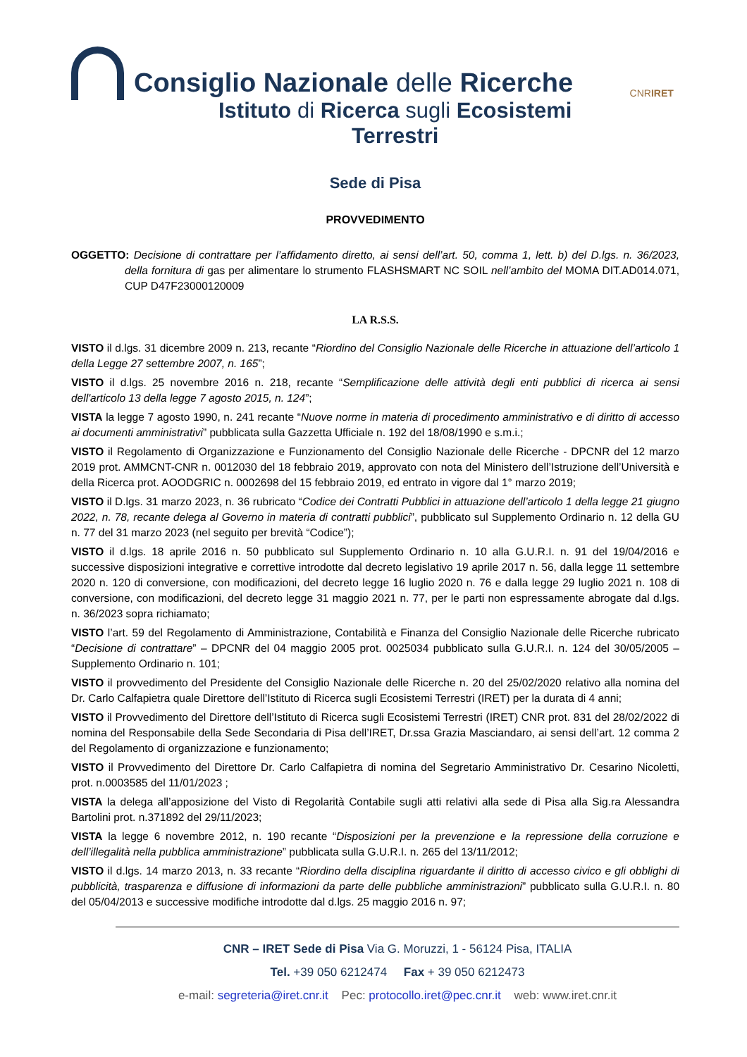Consiglio Nazionale delle Ricerche
Istituto di Ricerca sugli Ecosistemi Terrestri
CNR IRET
Sede di Pisa
PROVVEDIMENTO
OGGETTO: Decisione di contrattare per l’affidamento diretto, ai sensi dell’art. 50, comma 1, lett. b) del D.lgs. n. 36/2023, della fornitura di gas per alimentare lo strumento FLASHSMART NC SOIL nell’ambito del MOMA DIT.AD014.071, CUP D47F23000120009
LA R.S.S.
VISTO il d.lgs. 31 dicembre 2009 n. 213, recante “Riordino del Consiglio Nazionale delle Ricerche in attuazione dell’articolo 1 della Legge 27 settembre 2007, n. 165”;
VISTO il d.lgs. 25 novembre 2016 n. 218, recante “Semplificazione delle attività degli enti pubblici di ricerca ai sensi dell'articolo 13 della legge 7 agosto 2015, n. 124”;
VISTA la legge 7 agosto 1990, n. 241 recante “Nuove norme in materia di procedimento amministrativo e di diritto di accesso ai documenti amministrativi” pubblicata sulla Gazzetta Ufficiale n. 192 del 18/08/1990 e s.m.i.;
VISTO il Regolamento di Organizzazione e Funzionamento del Consiglio Nazionale delle Ricerche - DPCNR del 12 marzo 2019 prot. AMMCNT-CNR n. 0012030 del 18 febbraio 2019, approvato con nota del Ministero dell’Istruzione dell’Università e della Ricerca prot. AOODGRIC n. 0002698 del 15 febbraio 2019, ed entrato in vigore dal 1° marzo 2019;
VISTO il D.lgs. 31 marzo 2023, n. 36 rubricato “Codice dei Contratti Pubblici in attuazione dell’articolo 1 della legge 21 giugno 2022, n. 78, recante delega al Governo in materia di contratti pubblici”, pubblicato sul Supplemento Ordinario n. 12 della GU n. 77 del 31 marzo 2023 (nel seguito per brevità “Codice”);
VISTO il d.lgs. 18 aprile 2016 n. 50 pubblicato sul Supplemento Ordinario n. 10 alla G.U.R.I. n. 91 del 19/04/2016 e successive disposizioni integrative e correttive introdotte dal decreto legislativo 19 aprile 2017 n. 56, dalla legge 11 settembre 2020 n. 120 di conversione, con modificazioni, del decreto legge 16 luglio 2020 n. 76 e dalla legge 29 luglio 2021 n. 108 di conversione, con modificazioni, del decreto legge 31 maggio 2021 n. 77, per le parti non espressamente abrogate dal d.lgs. n. 36/2023 sopra richiamato;
VISTO l’art. 59 del Regolamento di Amministrazione, Contabilità e Finanza del Consiglio Nazionale delle Ricerche rubricato “Decisione di contrattare” – DPCNR del 04 maggio 2005 prot. 0025034 pubblicato sulla G.U.R.I. n. 124 del 30/05/2005 – Supplemento Ordinario n. 101;
VISTO il provvedimento del Presidente del Consiglio Nazionale delle Ricerche n. 20 del 25/02/2020 relativo alla nomina del Dr. Carlo Calfapietra quale Direttore dell’Istituto di Ricerca sugli Ecosistemi Terrestri (IRET) per la durata di 4 anni;
VISTO il Provvedimento del Direttore dell’Istituto di Ricerca sugli Ecosistemi Terrestri (IRET) CNR prot. 831 del 28/02/2022 di nomina del Responsabile della Sede Secondaria di Pisa dell’IRET, Dr.ssa Grazia Masciandaro, ai sensi dell’art. 12 comma 2 del Regolamento di organizzazione e funzionamento;
VISTO il Provvedimento del Direttore Dr. Carlo Calfapietra di nomina del Segretario Amministrativo Dr. Cesarino Nicoletti, prot. n.0003585 del 11/01/2023 ;
VISTA la delega all’apposizione del Visto di Regolarità Contabile sugli atti relativi alla sede di Pisa alla Sig.ra Alessandra Bartolini prot. n.371892 del 29/11/2023;
VISTA la legge 6 novembre 2012, n. 190 recante “Disposizioni per la prevenzione e la repressione della corruzione e dell’illegalità nella pubblica amministrazione” pubblicata sulla G.U.R.I. n. 265 del 13/11/2012;
VISTO il d.lgs. 14 marzo 2013, n. 33 recante “Riordino della disciplina riguardante il diritto di accesso civico e gli obblighi di pubblicità, trasparenza e diffusione di informazioni da parte delle pubbliche amministrazioni” pubblicato sulla G.U.R.I. n. 80 del 05/04/2013 e successive modifiche introdotte dal d.lgs. 25 maggio 2016 n. 97;
CNR – IRET Sede di Pisa Via G. Moruzzi, 1 - 56124 Pisa, ITALIA
Tel. +39 050 6212474 Fax + 39 050 6212473
e-mail: segreteria@iret.cnr.it Pec: protocollo.iret@pec.cnr.it web: www.iret.cnr.it